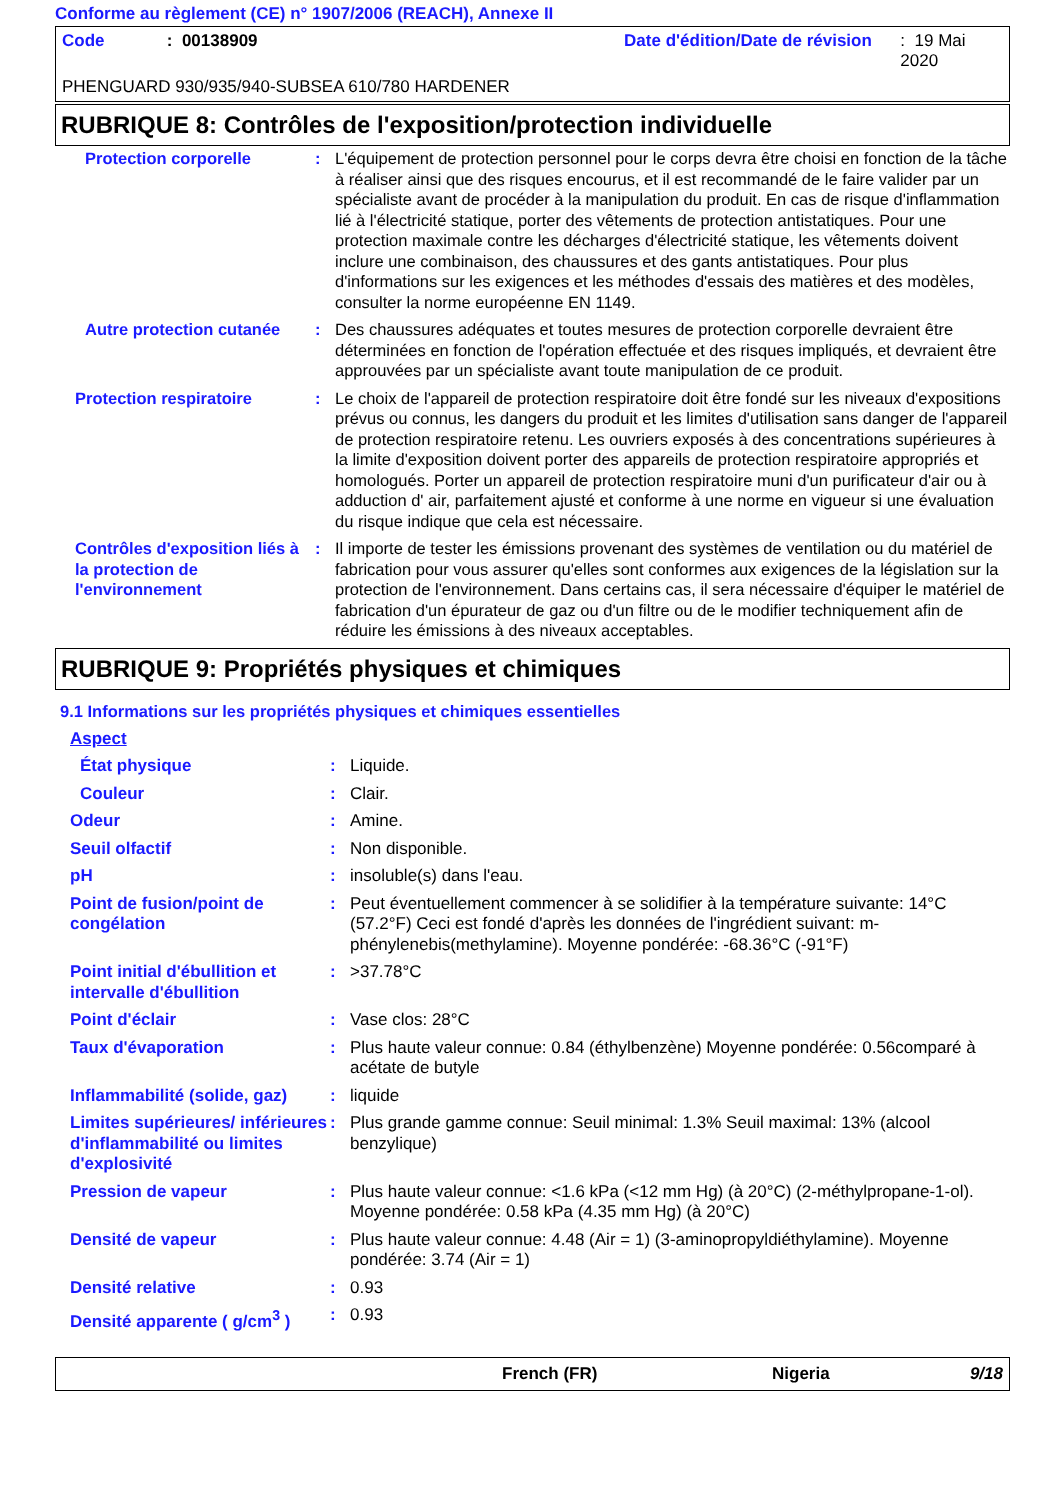Conforme au règlement (CE) n° 1907/2006 (REACH), Annexe II
Code: 00138909 Date d'édition/Date de révision: 19 Mai 2020
PHENGUARD 930/935/940-SUBSEA 610/780 HARDENER
RUBRIQUE 8: Contrôles de l'exposition/protection individuelle
| Protection corporelle | : | L'équipement de protection personnel pour le corps devra être choisi en fonction de la tâche à réaliser ainsi que des risques encourus, et il est recommandé de le faire valider par un spécialiste avant de procéder à la manipulation du produit. En cas de risque d'inflammation lié à l'électricité statique, porter des vêtements de protection antistatiques. Pour une protection maximale contre les décharges d'électricité statique, les vêtements doivent inclure une combinaison, des chaussures et des gants antistatiques. Pour plus d'informations sur les exigences et les méthodes d'essais des matières et des modèles, consulter la norme européenne EN 1149. |
| Autre protection cutanée | : | Des chaussures adéquates et toutes mesures de protection corporelle devraient être déterminées en fonction de l'opération effectuée et des risques impliqués, et devraient être approuvées par un spécialiste avant toute manipulation de ce produit. |
| Protection respiratoire | : | Le choix de l'appareil de protection respiratoire doit être fondé sur les niveaux d'expositions prévus ou connus, les dangers du produit et les limites d'utilisation sans danger de l'appareil de protection respiratoire retenu. Les ouvriers exposés à des concentrations supérieures à la limite d'exposition doivent porter des appareils de protection respiratoire appropriés et homologués. Porter un appareil de protection respiratoire muni d'un purificateur d'air ou à adduction d' air, parfaitement ajusté et conforme à une norme en vigueur si une évaluation du risque indique que cela est nécessaire. |
| Contrôles d'exposition liés à la protection de l'environnement | : | Il importe de tester les émissions provenant des systèmes de ventilation ou du matériel de fabrication pour vous assurer qu'elles sont conformes aux exigences de la législation sur la protection de l'environnement. Dans certains cas, il sera nécessaire d'équiper le matériel de fabrication d'un épurateur de gaz ou d'un filtre ou de le modifier techniquement afin de réduire les émissions à des niveaux acceptables. |
RUBRIQUE 9: Propriétés physiques et chimiques
9.1 Informations sur les propriétés physiques et chimiques essentielles
| Aspect | | |
| État physique | : | Liquide. |
| Couleur | : | Clair. |
| Odeur | : | Amine. |
| Seuil olfactif | : | Non disponible. |
| pH | : | insoluble(s) dans l'eau. |
| Point de fusion/point de congélation | : | Peut éventuellement commencer à se solidifier à la température suivante: 14°C (57.2°F) Ceci est fondé d'après les données de l'ingrédient suivant: m-phénylenebis(methylamine). Moyenne pondérée: -68.36°C (-91°F) |
| Point initial d'ébullition et intervalle d'ébullition | : | >37.78°C |
| Point d'éclair | : | Vase clos: 28°C |
| Taux d'évaporation | : | Plus haute valeur connue: 0.84 (éthylbenzène) Moyenne pondérée: 0.56comparé à acétate de butyle |
| Inflammabilité (solide, gaz) | : | liquide |
| Limites supérieures/ inférieures d'inflammabilité ou limites d'explosivité | : | Plus grande gamme connue: Seuil minimal: 1.3% Seuil maximal: 13% (alcool benzylique) |
| Pression de vapeur | : | Plus haute valeur connue: <1.6 kPa (<12 mm Hg) (à 20°C) (2-méthylpropane-1-ol). Moyenne pondérée: 0.58 kPa (4.35 mm Hg) (à 20°C) |
| Densité de vapeur | : | Plus haute valeur connue: 4.48 (Air = 1) (3-aminopropyldiéthylamine). Moyenne pondérée: 3.74 (Air = 1) |
| Densité relative | : | 0.93 |
| Densité apparente ( g/cm<sup>3</sup> ) | : | 0.93 |
French (FR) Nigeria 9/18